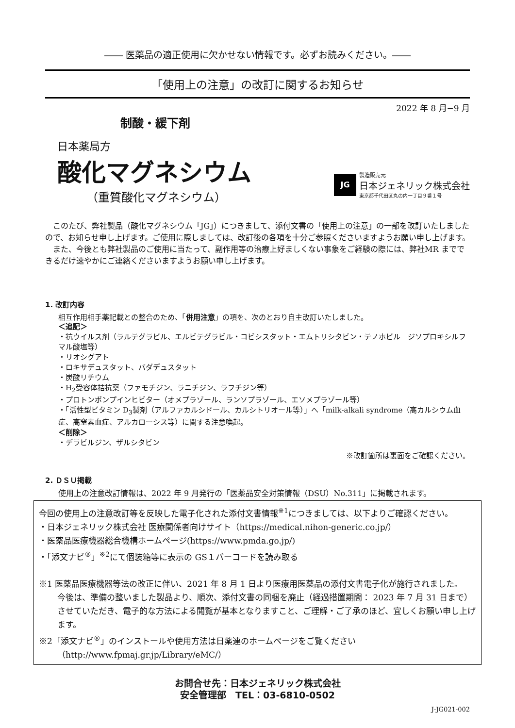―― 医薬品の適正使用に欠かせない情報です。必ずお読みください。――
「使用上の注意」の改訂に関するお知らせ
2022 年 8 月−9 月
制酸・緩下剤
日本薬局方
酸化マグネシウム
（重質酸化マグネシウム）
JG
製造販売元
日本ジェネリック株式会社
東京都千代田区丸の内一丁目９番１号
　このたび、弊社製品（酸化マグネシウム「JG」）につきまして、添付文書の「使用上の注意」の一部を改訂いたしましたので、お知らせ申し上げます。ご使用に際しましては、改訂後の各項を十分ご参照くださいますようお願い申し上げます。
　また、今後とも弊社製品のご使用に当たって、副作用等の治療上好ましくない事象をご経験の際には、弊社MR までできるだけ速やかにご連絡くださいますようお願い申し上げます。
1. 改訂内容
相互作用相手薬記載との整合のため、「併用注意」の項を、次のとおり自主改訂いたしました。
＜追記＞
・抗ウイルス剤（ラルテグラビル、エルビテグラビル・コビシスタット・エムトリシタビン・テノホビル　ジソプロキシルフマル酸塩等）
・リオシグアト
・ロキサデュスタット、バダデュスタット
・炭酸リチウム
・H<sub>2</sub>受容体拮抗薬（ファモチジン、ラニチジン、ラフチジン等）
・プロトンポンプインヒビター（オメプラゾール、ランソプラゾール、エソメプラゾール等）
・「活性型ビタミン D<sub>3</sub>製剤（アルファカルシドール、カルシトリオール等）」へ「milk-alkali syndrome（高カルシウム血症、高窒素血症、アルカローシス等）に関する注意喚起。
＜削除＞
・デラビルジン、ザルシタビン
※改訂箇所は裏面をご確認ください。
2. ＤＳＵ掲載
使用上の注意改訂情報は、2022 年 9 月発行の「医薬品安全対策情報（DSU）No.311」に掲載されます。
今回の使用上の注意改訂等を反映した電子化された添付文書情報<sup>※1</sup>につきましては、以下よりご確認ください。
・日本ジェネリック株式会社 医療関係者向けサイト（https://medical.nihon-generic.co.jp/）
・医薬品医療機器総合機構ホームページ(https://www.pmda.go.jp/)
・「添文ナビ<sup>®</sup>」<sup>※2</sup>にて個装箱等に表示の GS１バーコードを読み取る
※1 医薬品医療機器等法の改正に伴い、2021 年 8 月 1 日より医療用医薬品の添付文書電子化が施行されました。
今後は、準備の整いました製品より、順次、添付文書の同梱を廃止（経過措置期間： 2023 年 7 月 31 日まで）させていただき、電子的な方法による閲覧が基本となりますこと、ご理解・ご了承のほど、宜しくお願い申し上げます。
※2「添文ナビ<sup>®</sup>」のインストールや使用方法は日薬連のホームページをご覧ください
（http://www.fpmaj.gr.jp/Library/eMC/）
お問合せ先：日本ジェネリック株式会社
安全管理部　TEL：03-6810-0502
J-JG021-002